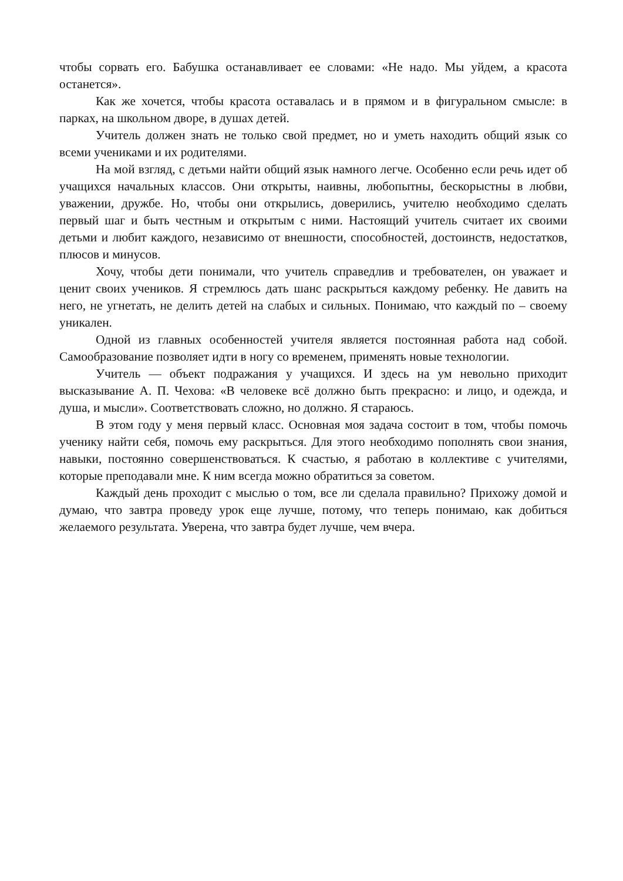чтобы сорвать его. Бабушка останавливает ее словами: «Не надо. Мы уйдем, а красота останется».
Как же хочется, чтобы красота оставалась и в прямом и в фигуральном смысле: в парках, на школьном дворе, в душах детей.
Учитель должен знать не только свой предмет, но и уметь находить общий язык со всеми учениками и их родителями.
На мой взгляд, с детьми найти общий язык намного легче. Особенно если речь идет об учащихся начальных классов. Они открыты, наивны, любопытны, бескорыстны в любви, уважении, дружбе. Но, чтобы они открылись, доверились, учителю необходимо сделать первый шаг и быть честным и открытым с ними. Настоящий учитель считает их своими детьми и любит каждого, независимо от внешности, способностей, достоинств, недостатков, плюсов и минусов.
Хочу, чтобы дети понимали, что учитель справедлив и требователен, он уважает и ценит своих учеников. Я стремлюсь дать шанс раскрыться каждому ребенку. Не давить на него, не угнетать, не делить детей на слабых и сильных. Понимаю, что каждый по – своему уникален.
Одной из главных особенностей учителя является постоянная работа над собой. Самообразование позволяет идти в ногу со временем, применять новые технологии.
Учитель — объект подражания у учащихся. И здесь на ум невольно приходит высказывание А. П. Чехова: «В человеке всё должно быть прекрасно: и лицо, и одежда, и душа, и мысли». Соответствовать сложно, но должно. Я стараюсь.
В этом году у меня первый класс. Основная моя задача состоит в том, чтобы помочь ученику найти себя, помочь ему раскрыться. Для этого необходимо пополнять свои знания, навыки, постоянно совершенствоваться. К счастью, я работаю в коллективе с учителями, которые преподавали мне. К ним всегда можно обратиться за советом.
Каждый день проходит с мыслью о том, все ли сделала правильно? Прихожу домой и думаю, что завтра проведу урок еще лучше, потому, что теперь понимаю, как добиться желаемого результата. Уверена, что завтра будет лучше, чем вчера.